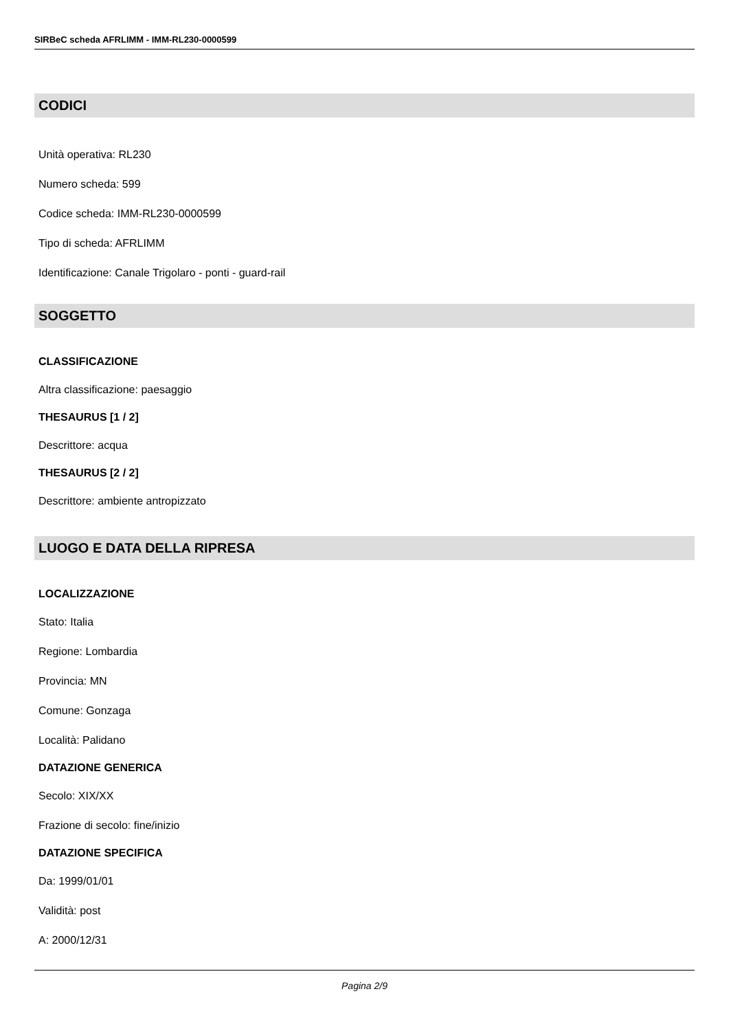SIRBeC scheda AFRLIMM - IMM-RL230-0000599
CODICI
Unità operativa: RL230
Numero scheda: 599
Codice scheda: IMM-RL230-0000599
Tipo di scheda: AFRLIMM
Identificazione: Canale Trigolaro - ponti - guard-rail
SOGGETTO
CLASSIFICAZIONE
Altra classificazione: paesaggio
THESAURUS [1 / 2]
Descrittore: acqua
THESAURUS [2 / 2]
Descrittore: ambiente antropizzato
LUOGO E DATA DELLA RIPRESA
LOCALIZZAZIONE
Stato: Italia
Regione: Lombardia
Provincia: MN
Comune: Gonzaga
Località: Palidano
DATAZIONE GENERICA
Secolo: XIX/XX
Frazione di secolo: fine/inizio
DATAZIONE SPECIFICA
Da: 1999/01/01
Validità: post
A: 2000/12/31
Pagina 2/9